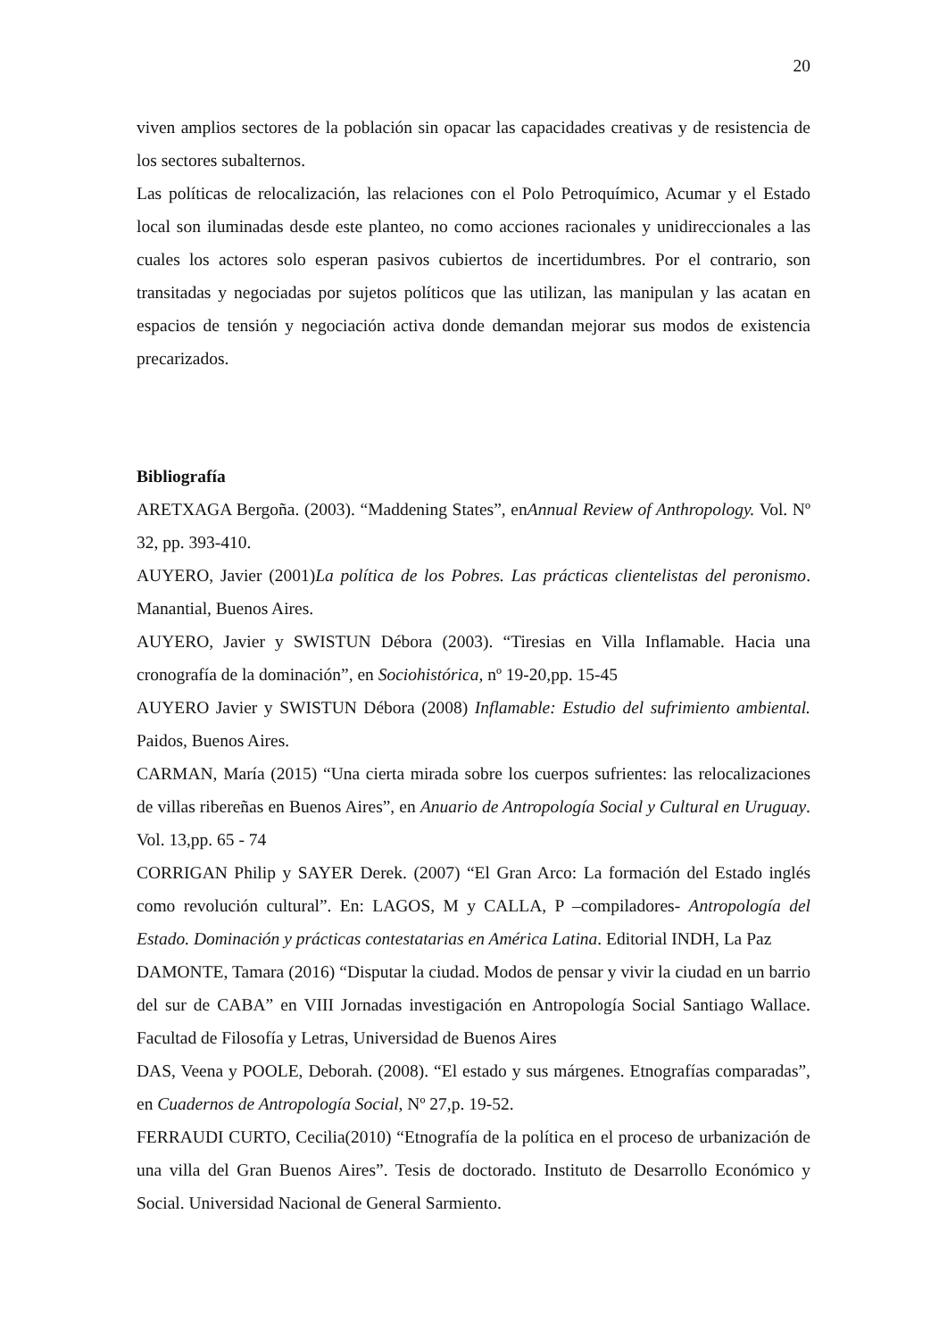20
viven amplios sectores de la población sin opacar las capacidades creativas y de resistencia de los sectores subalternos.
Las políticas de relocalización, las relaciones con el Polo Petroquímico, Acumar y el Estado local son iluminadas desde este planteo, no como acciones racionales y unidireccionales a las cuales los actores solo esperan pasivos cubiertos de incertidumbres. Por el contrario, son transitadas y negociadas por sujetos políticos que las utilizan, las manipulan y las acatan en espacios de tensión y negociación activa donde demandan mejorar sus modos de existencia precarizados.
Bibliografía
ARETXAGA Bergoña. (2003). “Maddening States”, enAnnual Review of Anthropology. Vol. Nº 32, pp. 393-410.
AUYERO, Javier (2001)La política de los Pobres. Las prácticas clientelistas del peronismo. Manantial, Buenos Aires.
AUYERO, Javier y SWISTUN Débora (2003). “Tiresias en Villa Inflamable. Hacia una cronografía de la dominación”, en Sociohistórica, nº 19-20,pp. 15-45
AUYERO Javier y SWISTUN Débora (2008) Inflamable: Estudio del sufrimiento ambiental. Paidos, Buenos Aires.
CARMAN, María (2015) “Una cierta mirada sobre los cuerpos sufrientes: las relocalizaciones de villas ribereñas en Buenos Aires”, en Anuario de Antropología Social y Cultural en Uruguay. Vol. 13,pp. 65 - 74
CORRIGAN Philip y SAYER Derek. (2007) “El Gran Arco: La formación del Estado inglés como revolución cultural”. En: LAGOS, M y CALLA, P –compiladores- Antropología del Estado. Dominación y prácticas contestatarias en América Latina. Editorial INDH, La Paz
DAMONTE, Tamara (2016) “Disputar la ciudad. Modos de pensar y vivir la ciudad en un barrio del sur de CABA” en VIII Jornadas investigación en Antropología Social Santiago Wallace. Facultad de Filosofía y Letras, Universidad de Buenos Aires
DAS, Veena y POOLE, Deborah. (2008). “El estado y sus márgenes. Etnografías comparadas”, en Cuadernos de Antropología Social, Nº 27,p. 19-52.
FERRAUDI CURTO, Cecilia(2010) “Etnografía de la política en el proceso de urbanización de una villa del Gran Buenos Aires”. Tesis de doctorado. Instituto de Desarrollo Económico y Social. Universidad Nacional de General Sarmiento.